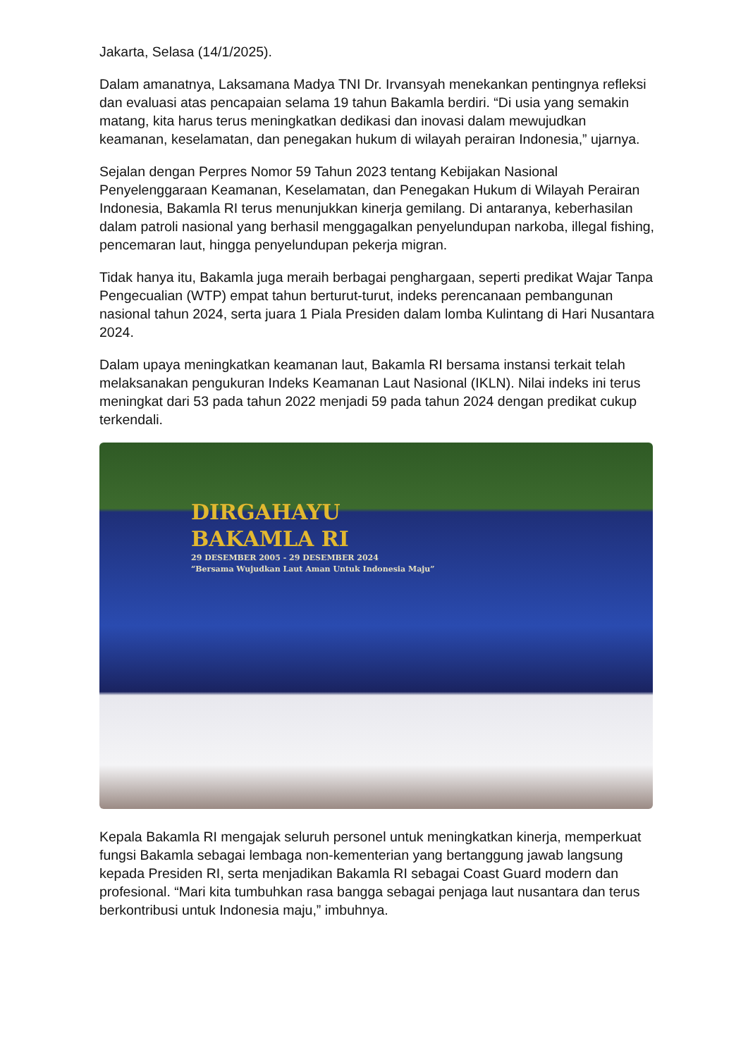Jakarta, Selasa (14/1/2025).
Dalam amanatnya, Laksamana Madya TNI Dr. Irvansyah menekankan pentingnya refleksi dan evaluasi atas pencapaian selama 19 tahun Bakamla berdiri. “Di usia yang semakin matang, kita harus terus meningkatkan dedikasi dan inovasi dalam mewujudkan keamanan, keselamatan, dan penegakan hukum di wilayah perairan Indonesia,” ujarnya.
Sejalan dengan Perpres Nomor 59 Tahun 2023 tentang Kebijakan Nasional Penyelenggaraan Keamanan, Keselamatan, dan Penegakan Hukum di Wilayah Perairan Indonesia, Bakamla RI terus menunjukkan kinerja gemilang. Di antaranya, keberhasilan dalam patroli nasional yang berhasil menggagalkan penyelundupan narkoba, illegal fishing, pencemaran laut, hingga penyelundupan pekerja migran.
Tidak hanya itu, Bakamla juga meraih berbagai penghargaan, seperti predikat Wajar Tanpa Pengecualian (WTP) empat tahun berturut-turut, indeks perencanaan pembangunan nasional tahun 2024, serta juara 1 Piala Presiden dalam lomba Kulintang di Hari Nusantara 2024.
Dalam upaya meningkatkan keamanan laut, Bakamla RI bersama instansi terkait telah melaksanakan pengukuran Indeks Keamanan Laut Nasional (IKLN). Nilai indeks ini terus meningkat dari 53 pada tahun 2022 menjadi 59 pada tahun 2024 dengan predikat cukup terkendali.
DIRGAHAYU
BAKAMLA RI
29 DESEMBER 2005 - 29 DESEMBER 2024
“Bersama Wujudkan Laut Aman Untuk Indonesia Maju”
Kepala Bakamla RI mengajak seluruh personel untuk meningkatkan kinerja, memperkuat fungsi Bakamla sebagai lembaga non-kementerian yang bertanggung jawab langsung kepada Presiden RI, serta menjadikan Bakamla RI sebagai Coast Guard modern dan profesional. “Mari kita tumbuhkan rasa bangga sebagai penjaga laut nusantara dan terus berkontribusi untuk Indonesia maju,” imbuhnya.